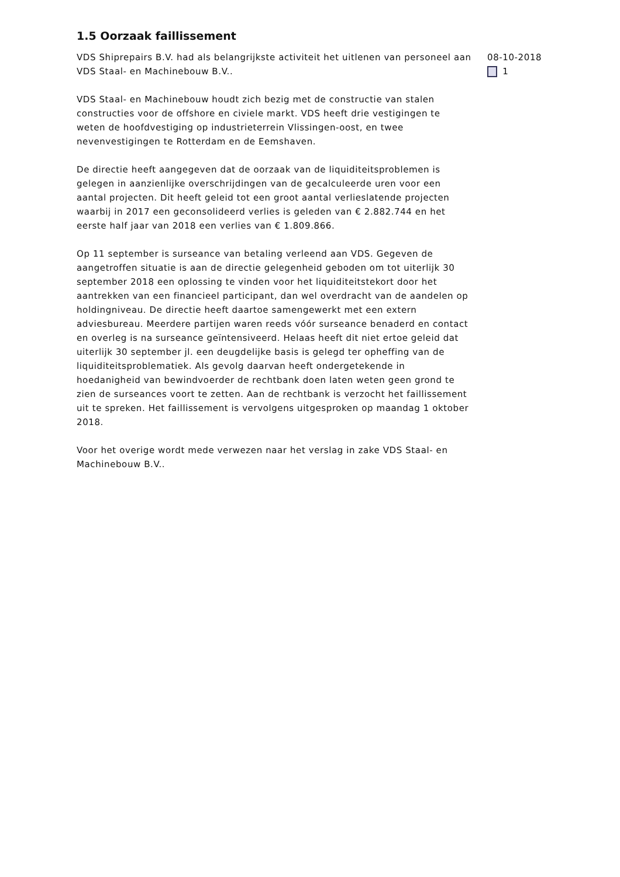1.5 Oorzaak faillissement
VDS Shiprepairs B.V. had als belangrijkste activiteit het uitlenen van personeel aan VDS Staal- en Machinebouw B.V..
VDS Staal- en Machinebouw houdt zich bezig met de constructie van stalen constructies voor de offshore en civiele markt. VDS heeft drie vestigingen te weten de hoofdvestiging op industrieterrein Vlissingen-oost, en twee nevenvestigingen te Rotterdam en de Eemshaven.
De directie heeft aangegeven dat de oorzaak van de liquiditeitsproblemen is gelegen in aanzienlijke overschrijdingen van de gecalculeerde uren voor een aantal projecten. Dit heeft geleid tot een groot aantal verlieslatende projecten waarbij in 2017 een geconsolideerd verlies is geleden van € 2.882.744 en het eerste half jaar van 2018 een verlies van € 1.809.866.
Op 11 september is surseance van betaling verleend aan VDS. Gegeven de aangetroffen situatie is aan de directie gelegenheid geboden om tot uiterlijk 30 september 2018 een oplossing te vinden voor het liquiditeitstekort door het aantrekken van een financieel participant, dan wel overdracht van de aandelen op holdingniveau. De directie heeft daartoe samengewerkt met een extern adviesbureau. Meerdere partijen waren reeds vóór surseance benaderd en contact en overleg is na surseance geïntensiveerd. Helaas heeft dit niet ertoe geleid dat uiterlijk 30 september jl. een deugdelijke basis is gelegd ter opheffing van de liquiditeitsproblematiek. Als gevolg daarvan heeft ondergetekende in hoedanigheid van bewindvoerder de rechtbank doen laten weten geen grond te zien de surseances voort te zetten. Aan de rechtbank is verzocht het faillissement uit te spreken. Het faillissement is vervolgens uitgesproken op maandag 1 oktober 2018.
Voor het overige wordt mede verwezen naar het verslag in zake VDS Staal- en Machinebouw B.V..
08-10-2018
1